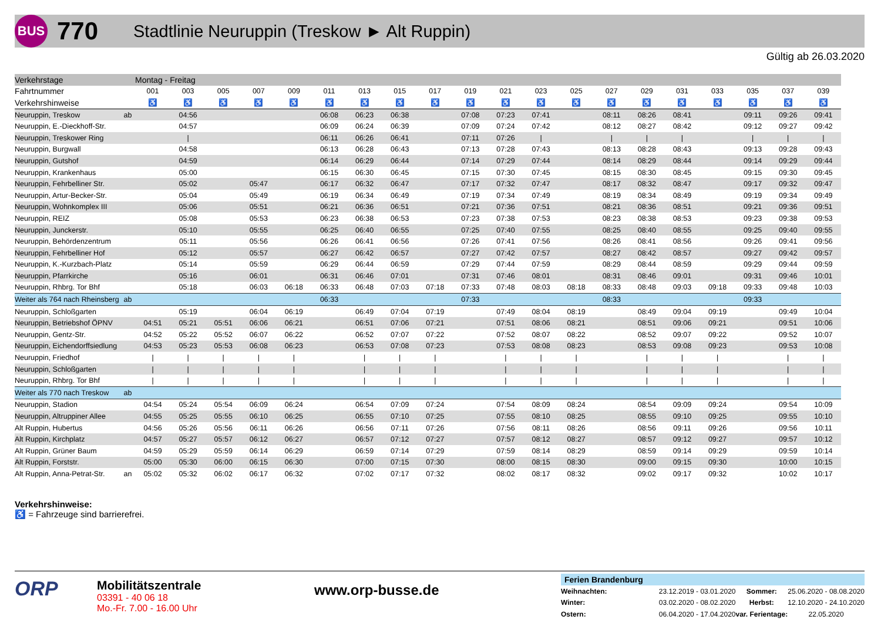BUS
770
Stadtlinie Neuruppin (Treskow ► Alt Ruppin)
Gültig ab 26.03.2020
| Verkehrstage | | Montag - Freitag | | | | | | | | | | | | | | | | | | | |
| Fahrtnummer | | 001 | 003 | 005 | 007 | 009 | 011 | 013 | 015 | 017 | 019 | 021 | 023 | 025 | 027 | 029 | 031 | 033 | 035 | 037 | 039 |
| Verkehrshinweise | | ♿ | ♿ | ♿ | ♿ | ♿ | ♿ | ♿ | ♿ | ♿ | ♿ | ♿ | ♿ | ♿ | ♿ | ♿ | ♿ | ♿ | ♿ | ♿ | ♿ |
| Neuruppin, Treskow | ab | | 04:56 | | | | 06:08 | 06:23 | 06:38 | | 07:08 | 07:23 | 07:41 | | 08:11 | 08:26 | 08:41 | | 09:11 | 09:26 | 09:41 |
| Neuruppin, E.-Dieckhoff-Str. | | | 04:57 | | | | 06:09 | 06:24 | 06:39 | | 07:09 | 07:24 | 07:42 | | 08:12 | 08:27 | 08:42 | | 09:12 | 09:27 | 09:42 |
| Neuruppin, Treskower Ring | | | / | | | | 06:11 | 06:26 | 06:41 | | 07:11 | 07:26 | / | | / | / | / | | / | / | / |
| Neuruppin, Burgwall | | | 04:58 | | | | 06:13 | 06:28 | 06:43 | | 07:13 | 07:28 | 07:43 | | 08:13 | 08:28 | 08:43 | | 09:13 | 09:28 | 09:43 |
| Neuruppin, Gutshof | | | 04:59 | | | | 06:14 | 06:29 | 06:44 | | 07:14 | 07:29 | 07:44 | | 08:14 | 08:29 | 08:44 | | 09:14 | 09:29 | 09:44 |
| Neuruppin, Krankenhaus | | | 05:00 | | | | 06:15 | 06:30 | 06:45 | | 07:15 | 07:30 | 07:45 | | 08:15 | 08:30 | 08:45 | | 09:15 | 09:30 | 09:45 |
| Neuruppin, Fehrbelliner Str. | | | 05:02 | | 05:47 | | 06:17 | 06:32 | 06:47 | | 07:17 | 07:32 | 07:47 | | 08:17 | 08:32 | 08:47 | | 09:17 | 09:32 | 09:47 |
| Neuruppin, Artur-Becker-Str. | | | 05:04 | | 05:49 | | 06:19 | 06:34 | 06:49 | | 07:19 | 07:34 | 07:49 | | 08:19 | 08:34 | 08:49 | | 09:19 | 09:34 | 09:49 |
| Neuruppin, Wohnkomplex III | | | 05:06 | | 05:51 | | 06:21 | 06:36 | 06:51 | | 07:21 | 07:36 | 07:51 | | 08:21 | 08:36 | 08:51 | | 09:21 | 09:36 | 09:51 |
| Neuruppin, REIZ | | | 05:08 | | 05:53 | | 06:23 | 06:38 | 06:53 | | 07:23 | 07:38 | 07:53 | | 08:23 | 08:38 | 08:53 | | 09:23 | 09:38 | 09:53 |
| Neuruppin, Junckerstr. | | | 05:10 | | 05:55 | | 06:25 | 06:40 | 06:55 | | 07:25 | 07:40 | 07:55 | | 08:25 | 08:40 | 08:55 | | 09:25 | 09:40 | 09:55 |
| Neuruppin, Behördenzentrum | | | 05:11 | | 05:56 | | 06:26 | 06:41 | 06:56 | | 07:26 | 07:41 | 07:56 | | 08:26 | 08:41 | 08:56 | | 09:26 | 09:41 | 09:56 |
| Neuruppin, Fehrbelliner Hof | | | 05:12 | | 05:57 | | 06:27 | 06:42 | 06:57 | | 07:27 | 07:42 | 07:57 | | 08:27 | 08:42 | 08:57 | | 09:27 | 09:42 | 09:57 |
| Neuruppin, K.-Kurzbach-Platz | | | 05:14 | | 05:59 | | 06:29 | 06:44 | 06:59 | | 07:29 | 07:44 | 07:59 | | 08:29 | 08:44 | 08:59 | | 09:29 | 09:44 | 09:59 |
| Neuruppin, Pfarrkirche | | | 05:16 | | 06:01 | | 06:31 | 06:46 | 07:01 | | 07:31 | 07:46 | 08:01 | | 08:31 | 08:46 | 09:01 | | 09:31 | 09:46 | 10:01 |
| Neuruppin, Rhbrg. Tor Bhf | | | 05:18 | | 06:03 | 06:18 | 06:33 | 06:48 | 07:03 | 07:18 | 07:33 | 07:48 | 08:03 | 08:18 | 08:33 | 08:48 | 09:03 | 09:18 | 09:33 | 09:48 | 10:03 |
| Weiter als 764 nach Rheinsberg | ab | | | | | | 06:33 | | | | 07:33 | | | | 08:33 | | | | 09:33 | | |
| Neuruppin, Schloßgarten | | | 05:19 | | 06:04 | 06:19 | | 06:49 | 07:04 | 07:19 | | 07:49 | 08:04 | 08:19 | | 08:49 | 09:04 | 09:19 | | 09:49 | 10:04 |
| Neuruppin, Betriebshof ÖPNV | | 04:51 | 05:21 | 05:51 | 06:06 | 06:21 | | 06:51 | 07:06 | 07:21 | | 07:51 | 08:06 | 08:21 | | 08:51 | 09:06 | 09:21 | | 09:51 | 10:06 |
| Neuruppin, Gentz-Str. | | 04:52 | 05:22 | 05:52 | 06:07 | 06:22 | | 06:52 | 07:07 | 07:22 | | 07:52 | 08:07 | 08:22 | | 08:52 | 09:07 | 09:22 | | 09:52 | 10:07 |
| Neuruppin, Eichendorffsiedlung | | 04:53 | 05:23 | 05:53 | 06:08 | 06:23 | | 06:53 | 07:08 | 07:23 | | 07:53 | 08:08 | 08:23 | | 08:53 | 09:08 | 09:23 | | 09:53 | 10:08 |
| Neuruppin, Friedhof | | / | / | / | / | / | | / | / | / | | / | / | / | | / | / | / | | / | / |
| Neuruppin, Schloßgarten | | / | / | / | / | / | | / | / | / | | / | / | / | | / | / | / | | / | / |
| Neuruppin, Rhbrg. Tor Bhf | | / | / | / | / | / | | / | / | / | | / | / | / | | / | / | / | | / | / |
| Weiter als 770 nach Treskow | ab | | | | | | | | | | | | | | | | | | | | |
| Neuruppin, Stadion | | 04:54 | 05:24 | 05:54 | 06:09 | 06:24 | | 06:54 | 07:09 | 07:24 | | 07:54 | 08:09 | 08:24 | | 08:54 | 09:09 | 09:24 | | 09:54 | 10:09 |
| Neuruppin, Altruppiner Allee | | 04:55 | 05:25 | 05:55 | 06:10 | 06:25 | | 06:55 | 07:10 | 07:25 | | 07:55 | 08:10 | 08:25 | | 08:55 | 09:10 | 09:25 | | 09:55 | 10:10 |
| Alt Ruppin, Hubertus | | 04:56 | 05:26 | 05:56 | 06:11 | 06:26 | | 06:56 | 07:11 | 07:26 | | 07:56 | 08:11 | 08:26 | | 08:56 | 09:11 | 09:26 | | 09:56 | 10:11 |
| Alt Ruppin, Kirchplatz | | 04:57 | 05:27 | 05:57 | 06:12 | 06:27 | | 06:57 | 07:12 | 07:27 | | 07:57 | 08:12 | 08:27 | | 08:57 | 09:12 | 09:27 | | 09:57 | 10:12 |
| Alt Ruppin, Grüner Baum | | 04:59 | 05:29 | 05:59 | 06:14 | 06:29 | | 06:59 | 07:14 | 07:29 | | 07:59 | 08:14 | 08:29 | | 08:59 | 09:14 | 09:29 | | 09:59 | 10:14 |
| Alt Ruppin, Forststr. | | 05:00 | 05:30 | 06:00 | 06:15 | 06:30 | | 07:00 | 07:15 | 07:30 | | 08:00 | 08:15 | 08:30 | | 09:00 | 09:15 | 09:30 | | 10:00 | 10:15 |
| Alt Ruppin, Anna-Petrat-Str. | an | 05:02 | 05:32 | 06:02 | 06:17 | 06:32 | | 07:02 | 07:17 | 07:32 | | 08:02 | 08:17 | 08:32 | | 09:02 | 09:17 | 09:32 | | 10:02 | 10:17 |
Verkehrshinweise:
♿ = Fahrzeuge sind barrierefrei.
ORP
Mobilitätszentrale
03391 - 40 06 18
Mo.-Fr. 7.00 - 16.00 Uhr
www.orp-busse.de
Ferien Brandenburg
| Weihnachten: | 23.12.2019 - 03.01.2020 | Sommer: | 25.06.2020 - 08.08.2020 |
| Winter: | 03.02.2020 - 08.02.2020 | Herbst: | 12.10.2020 - 24.10.2020 |
| Ostern: | 06.04.2020 - 17.04.2020 | var. Ferientage: | 22.05.2020 |